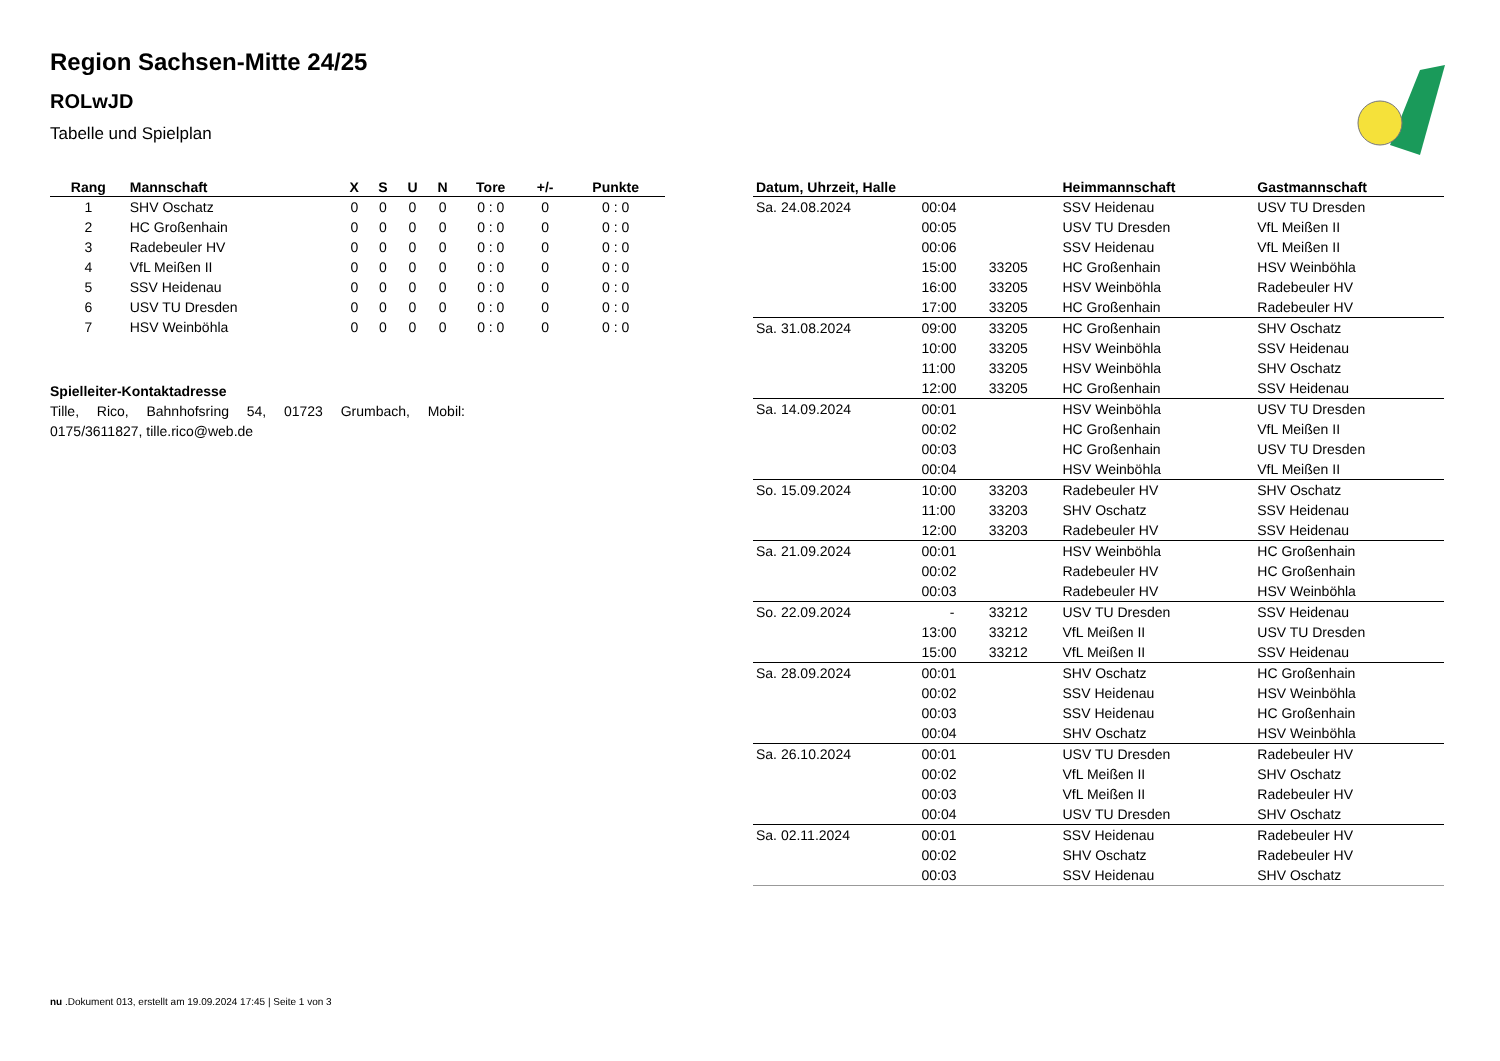Region Sachsen-Mitte 24/25
ROLwJD
Tabelle und Spielplan
| Rang | Mannschaft | X | S | U | N | Tore | +/- | Punkte |
| --- | --- | --- | --- | --- | --- | --- | --- | --- |
| 1 | SHV Oschatz | 0 | 0 | 0 | 0 | 0 : 0 | 0 | 0 : 0 |
| 2 | HC Großenhain | 0 | 0 | 0 | 0 | 0 : 0 | 0 | 0 : 0 |
| 3 | Radebeuler HV | 0 | 0 | 0 | 0 | 0 : 0 | 0 | 0 : 0 |
| 4 | VfL Meißen II | 0 | 0 | 0 | 0 | 0 : 0 | 0 | 0 : 0 |
| 5 | SSV Heidenau | 0 | 0 | 0 | 0 | 0 : 0 | 0 | 0 : 0 |
| 6 | USV TU Dresden | 0 | 0 | 0 | 0 | 0 : 0 | 0 | 0 : 0 |
| 7 | HSV Weinböhla | 0 | 0 | 0 | 0 | 0 : 0 | 0 | 0 : 0 |
Spielleiter-Kontaktadresse
Tille, Rico, Bahnhofsring 54, 01723 Grumbach, Mobil: 0175/3611827, tille.rico@web.de
| Datum, Uhrzeit, Halle | | | Heimmannschaft | Gastmannschaft |
| --- | --- | --- | --- | --- |
| Sa. 24.08.2024 | 00:04 | | SSV Heidenau | USV TU Dresden |
| | 00:05 | | USV TU Dresden | VfL Meißen II |
| | 00:06 | | SSV Heidenau | VfL Meißen II |
| | 15:00 | 33205 | HC Großenhain | HSV Weinböhla |
| | 16:00 | 33205 | HSV Weinböhla | Radebeuler HV |
| | 17:00 | 33205 | HC Großenhain | Radebeuler HV |
| Sa. 31.08.2024 | 09:00 | 33205 | HC Großenhain | SHV Oschatz |
| | 10:00 | 33205 | HSV Weinböhla | SSV Heidenau |
| | 11:00 | 33205 | HSV Weinböhla | SHV Oschatz |
| | 12:00 | 33205 | HC Großenhain | SSV Heidenau |
| Sa. 14.09.2024 | 00:01 | | HSV Weinböhla | USV TU Dresden |
| | 00:02 | | HC Großenhain | VfL Meißen II |
| | 00:03 | | HC Großenhain | USV TU Dresden |
| | 00:04 | | HSV Weinböhla | VfL Meißen II |
| So. 15.09.2024 | 10:00 | 33203 | Radebeuler HV | SHV Oschatz |
| | 11:00 | 33203 | SHV Oschatz | SSV Heidenau |
| | 12:00 | 33203 | Radebeuler HV | SSV Heidenau |
| Sa. 21.09.2024 | 00:01 | | HSV Weinböhla | HC Großenhain |
| | 00:02 | | Radebeuler HV | HC Großenhain |
| | 00:03 | | Radebeuler HV | HSV Weinböhla |
| So. 22.09.2024 | - | 33212 | USV TU Dresden | SSV Heidenau |
| | 13:00 | 33212 | VfL Meißen II | USV TU Dresden |
| | 15:00 | 33212 | VfL Meißen II | SSV Heidenau |
| Sa. 28.09.2024 | 00:01 | | SHV Oschatz | HC Großenhain |
| | 00:02 | | SSV Heidenau | HSV Weinböhla |
| | 00:03 | | SSV Heidenau | HC Großenhain |
| | 00:04 | | SHV Oschatz | HSV Weinböhla |
| Sa. 26.10.2024 | 00:01 | | USV TU Dresden | Radebeuler HV |
| | 00:02 | | VfL Meißen II | SHV Oschatz |
| | 00:03 | | VfL Meißen II | Radebeuler HV |
| | 00:04 | | USV TU Dresden | SHV Oschatz |
| Sa. 02.11.2024 | 00:01 | | SSV Heidenau | Radebeuler HV |
| | 00:02 | | SHV Oschatz | Radebeuler HV |
| | 00:03 | | SSV Heidenau | SHV Oschatz |
nu .Dokument 013, erstellt am 19.09.2024 17:45 | Seite 1 von 3